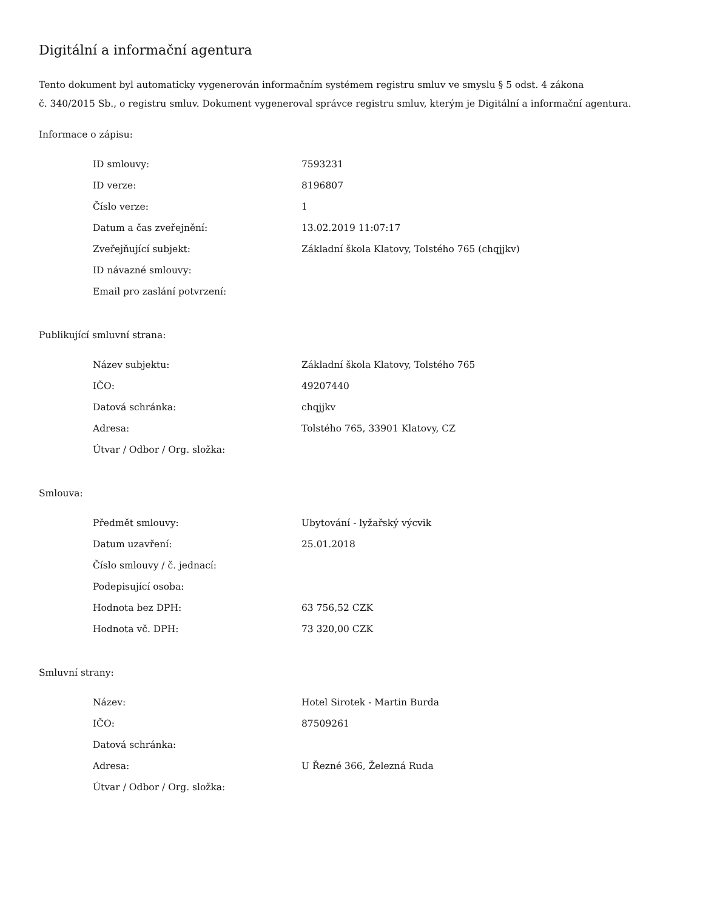Digitální a informační agentura
Tento dokument byl automaticky vygenerován informačním systémem registru smluv ve smyslu § 5 odst. 4 zákona
č. 340/2015 Sb., o registru smluv. Dokument vygeneroval správce registru smluv, kterým je Digitální a informační agentura.
Informace o zápisu:
| ID smlouvy: | 7593231 |
| ID verze: | 8196807 |
| Číslo verze: | 1 |
| Datum a čas zveřejnění: | 13.02.2019 11:07:17 |
| Zveřejňující subjekt: | Základní škola Klatovy, Tolstého 765 (chqjjkv) |
| ID návazné smlouvy: | |
| Email pro zaslání potvrzení: | |
Publikující smluvní strana:
| Název subjektu: | Základní škola Klatovy, Tolstého 765 |
| IČO: | 49207440 |
| Datová schránka: | chqjjkv |
| Adresa: | Tolstého 765, 33901 Klatovy, CZ |
| Útvar / Odbor / Org. složka: | |
Smlouva:
| Předmět smlouvy: | Ubytování - lyžařský výcvik |
| Datum uzavření: | 25.01.2018 |
| Číslo smlouvy / č. jednací: | |
| Podepisující osoba: | |
| Hodnota bez DPH: | 63 756,52 CZK |
| Hodnota vč. DPH: | 73 320,00 CZK |
Smluvní strany:
| Název: | Hotel Sirotek - Martin Burda |
| IČO: | 87509261 |
| Datová schránka: | |
| Adresa: | U Řezné 366, Železná Ruda |
| Útvar / Odbor / Org. složka: | |